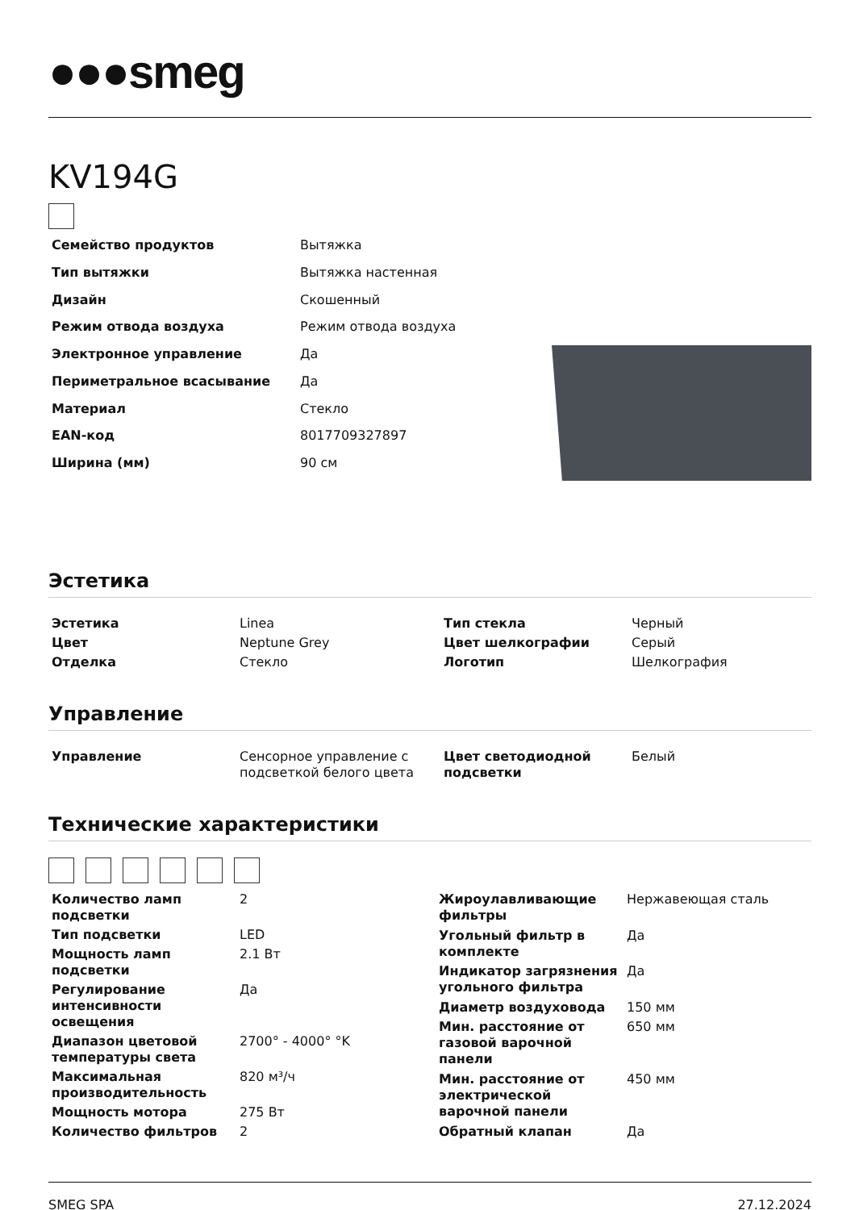●●●smeg
KV194G
| Семейство продуктов | Вытяжка |
| Тип вытяжки | Вытяжка настенная |
| Дизайн | Скошенный |
| Режим отвода воздуха | Режим отвода воздуха |
| Электронное управление | Да |
| Периметральное всасывание | Да |
| Материал | Стекло |
| EAN-код | 8017709327897 |
| Ширина (мм) | 90 см |
Эстетика
| Эстетика | Linea | Тип стекла | Черный |
| Цвет | Neptune Grey | Цвет шелкографии | Серый |
| Отделка | Стекло | Логотип | Шелкография |
Управление
| Управление | Сенсорное управление с подсветкой белого цвета | Цвет светодиодной подсветки | Белый |
Технические характеристики
| Количество ламп подсветки | 2 |
| Тип подсветки | LED |
| Мощность ламп подсветки | 2.1 Вт |
| Регулирование интенсивности освещения | Да |
| Диапазон цветовой температуры света | 2700° - 4000° °K |
| Максимальная производительность | 820 м³/ч |
| Мощность мотора | 275 Вт |
| Количество фильтров | 2 |
| Жироулавливающие фильтры | Нержавеющая сталь |
| Угольный фильтр в комплекте | Да |
| Индикатор загрязнения угольного фильтра | Да |
| Диаметр воздуховода | 150 мм |
| Мин. расстояние от газовой варочной панели | 650 мм |
| Мин. расстояние от электрической варочной панели | 450 мм |
| Обратный клапан | Да |
SMEG SPA 27.12.2024